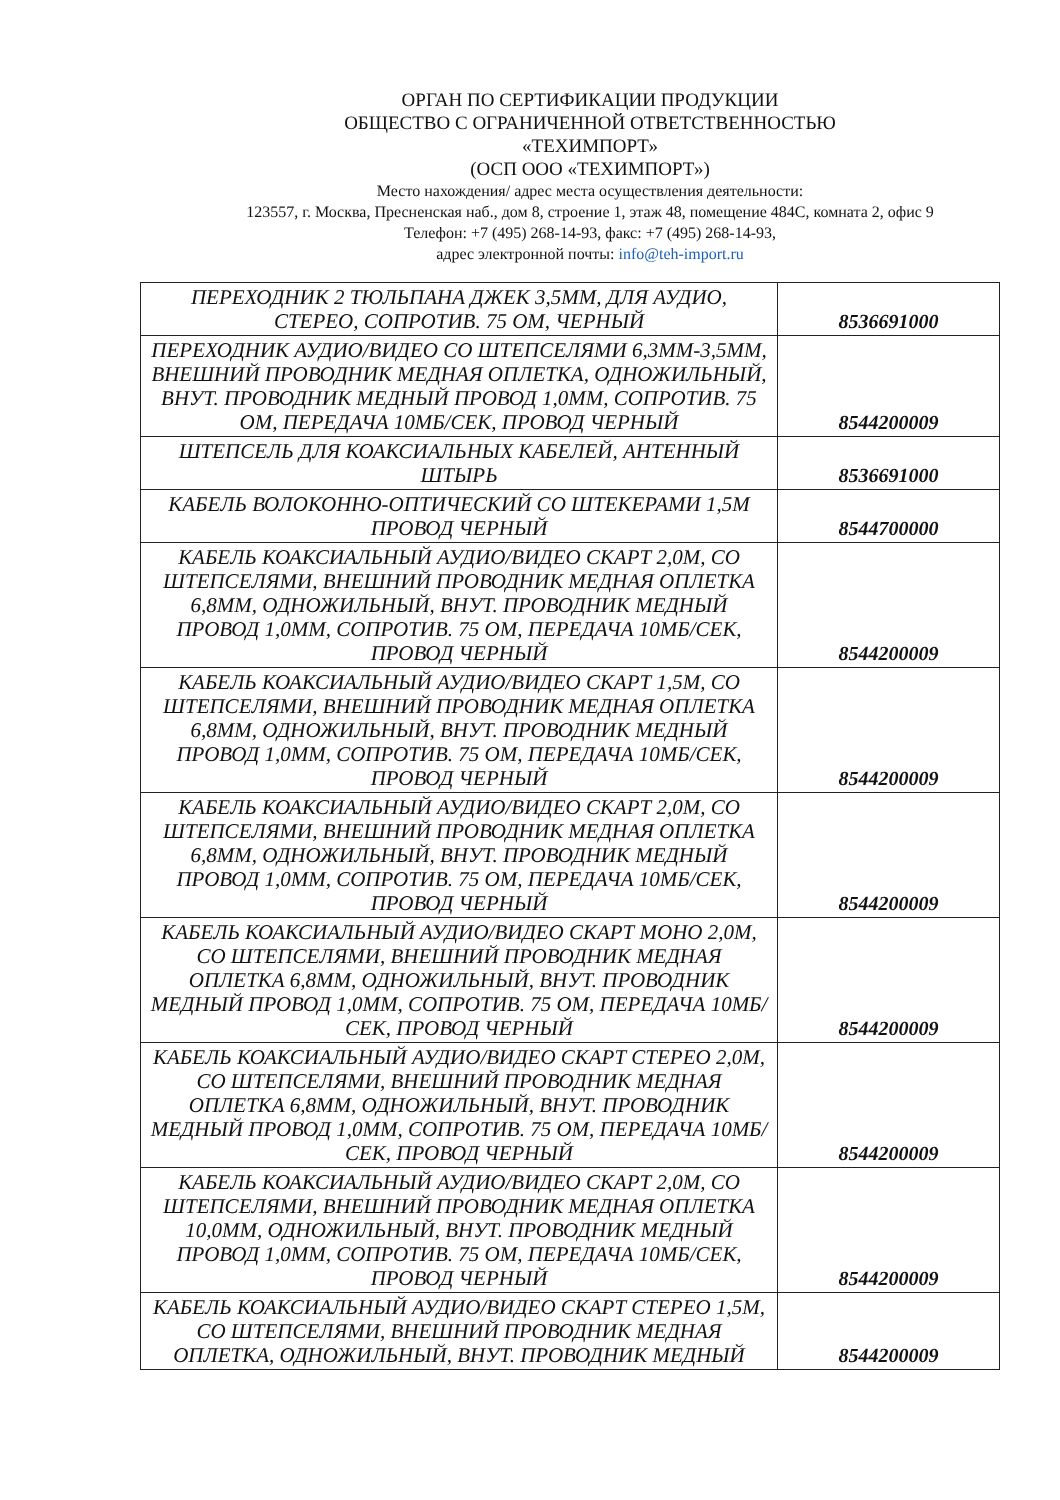ОРГАН ПО СЕРТИФИКАЦИИ ПРОДУКЦИИ
ОБЩЕСТВО С ОГРАНИЧЕННОЙ ОТВЕТСТВЕННОСТЬЮ
«ТЕХИМПОРТ»
(ОСП ООО «ТЕХИМПОРТ»)
Место нахождения/ адрес места осуществления деятельности:
123557, г. Москва, Пресненская наб., дом 8, строение 1, этаж 48, помещение 484С, комната 2, офис 9
Телефон: +7 (495) 268-14-93, факс: +7 (495) 268-14-93,
адрес электронной почты: info@teh-import.ru
| ПЕРЕХОДНИК 2 ТЮЛЬПАНА ДЖЕК 3,5ММ, ДЛЯ АУДИО, СТЕРЕО, СОПРОТИВ. 75 ОМ, ЧЕРНЫЙ | 8536691000 |
| ПЕРЕХОДНИК АУДИО/ВИДЕО СО ШТЕПСЕЛЯМИ 6,3ММ-3,5ММ, ВНЕШНИЙ ПРОВОДНИК МЕДНАЯ ОПЛЕТКА, ОДНОЖИЛЬНЫЙ, ВНУТ. ПРОВОДНИК МЕДНЫЙ ПРОВОД 1,0ММ, СОПРОТИВ. 75 ОМ, ПЕРЕДАЧА 10МБ/СЕК, ПРОВОД ЧЕРНЫЙ | 8544200009 |
| ШТЕПСЕЛЬ ДЛЯ КОАКСИАЛЬНЫХ КАБЕЛЕЙ, АНТЕННЫЙ ШТЫРЬ | 8536691000 |
| КАБЕЛЬ ВОЛОКОННО-ОПТИЧЕСКИЙ СО ШТЕКЕРАМИ 1,5М ПРОВОД ЧЕРНЫЙ | 8544700000 |
| КАБЕЛЬ КОАКСИАЛЬНЫЙ АУДИО/ВИДЕО СКАРТ 2,0М, СО ШТЕПСЕЛЯМИ, ВНЕШНИЙ ПРОВОДНИК МЕДНАЯ ОПЛЕТКА 6,8ММ, ОДНОЖИЛЬНЫЙ, ВНУТ. ПРОВОДНИК МЕДНЫЙ ПРОВОД 1,0ММ, СОПРОТИВ. 75 ОМ, ПЕРЕДАЧА 10МБ/СЕК, ПРОВОД ЧЕРНЫЙ | 8544200009 |
| КАБЕЛЬ КОАКСИАЛЬНЫЙ АУДИО/ВИДЕО СКАРТ 1,5М, СО ШТЕПСЕЛЯМИ, ВНЕШНИЙ ПРОВОДНИК МЕДНАЯ ОПЛЕТКА 6,8ММ, ОДНОЖИЛЬНЫЙ, ВНУТ. ПРОВОДНИК МЕДНЫЙ ПРОВОД 1,0ММ, СОПРОТИВ. 75 ОМ, ПЕРЕДАЧА 10МБ/СЕК, ПРОВОД ЧЕРНЫЙ | 8544200009 |
| КАБЕЛЬ КОАКСИАЛЬНЫЙ АУДИО/ВИДЕО СКАРТ 2,0М, СО ШТЕПСЕЛЯМИ, ВНЕШНИЙ ПРОВОДНИК МЕДНАЯ ОПЛЕТКА 6,8ММ, ОДНОЖИЛЬНЫЙ, ВНУТ. ПРОВОДНИК МЕДНЫЙ ПРОВОД 1,0ММ, СОПРОТИВ. 75 ОМ, ПЕРЕДАЧА 10МБ/СЕК, ПРОВОД ЧЕРНЫЙ | 8544200009 |
| КАБЕЛЬ КОАКСИАЛЬНЫЙ АУДИО/ВИДЕО СКАРТ МОНО 2,0М, СО ШТЕПСЕЛЯМИ, ВНЕШНИЙ ПРОВОДНИК МЕДНАЯ ОПЛЕТКА 6,8ММ, ОДНОЖИЛЬНЫЙ, ВНУТ. ПРОВОДНИК МЕДНЫЙ ПРОВОД 1,0ММ, СОПРОТИВ. 75 ОМ, ПЕРЕДАЧА 10МБ/СЕК, ПРОВОД ЧЕРНЫЙ | 8544200009 |
| КАБЕЛЬ КОАКСИАЛЬНЫЙ АУДИО/ВИДЕО СКАРТ СТЕРЕО 2,0М, СО ШТЕПСЕЛЯМИ, ВНЕШНИЙ ПРОВОДНИК МЕДНАЯ ОПЛЕТКА 6,8ММ, ОДНОЖИЛЬНЫЙ, ВНУТ. ПРОВОДНИК МЕДНЫЙ ПРОВОД 1,0ММ, СОПРОТИВ. 75 ОМ, ПЕРЕДАЧА 10МБ/СЕК, ПРОВОД ЧЕРНЫЙ | 8544200009 |
| КАБЕЛЬ КОАКСИАЛЬНЫЙ АУДИО/ВИДЕО СКАРТ 2,0М, СО ШТЕПСЕЛЯМИ, ВНЕШНИЙ ПРОВОДНИК МЕДНАЯ ОПЛЕТКА 10,0ММ, ОДНОЖИЛЬНЫЙ, ВНУТ. ПРОВОДНИК МЕДНЫЙ ПРОВОД 1,0ММ, СОПРОТИВ. 75 ОМ, ПЕРЕДАЧА 10МБ/СЕК, ПРОВОД ЧЕРНЫЙ | 8544200009 |
| КАБЕЛЬ КОАКСИАЛЬНЫЙ АУДИО/ВИДЕО СКАРТ СТЕРЕО 1,5М, СО ШТЕПСЕЛЯМИ, ВНЕШНИЙ ПРОВОДНИК МЕДНАЯ ОПЛЕТКА, ОДНОЖИЛЬНЫЙ, ВНУТ. ПРОВОДНИК МЕДНЫЙ | 8544200009 |